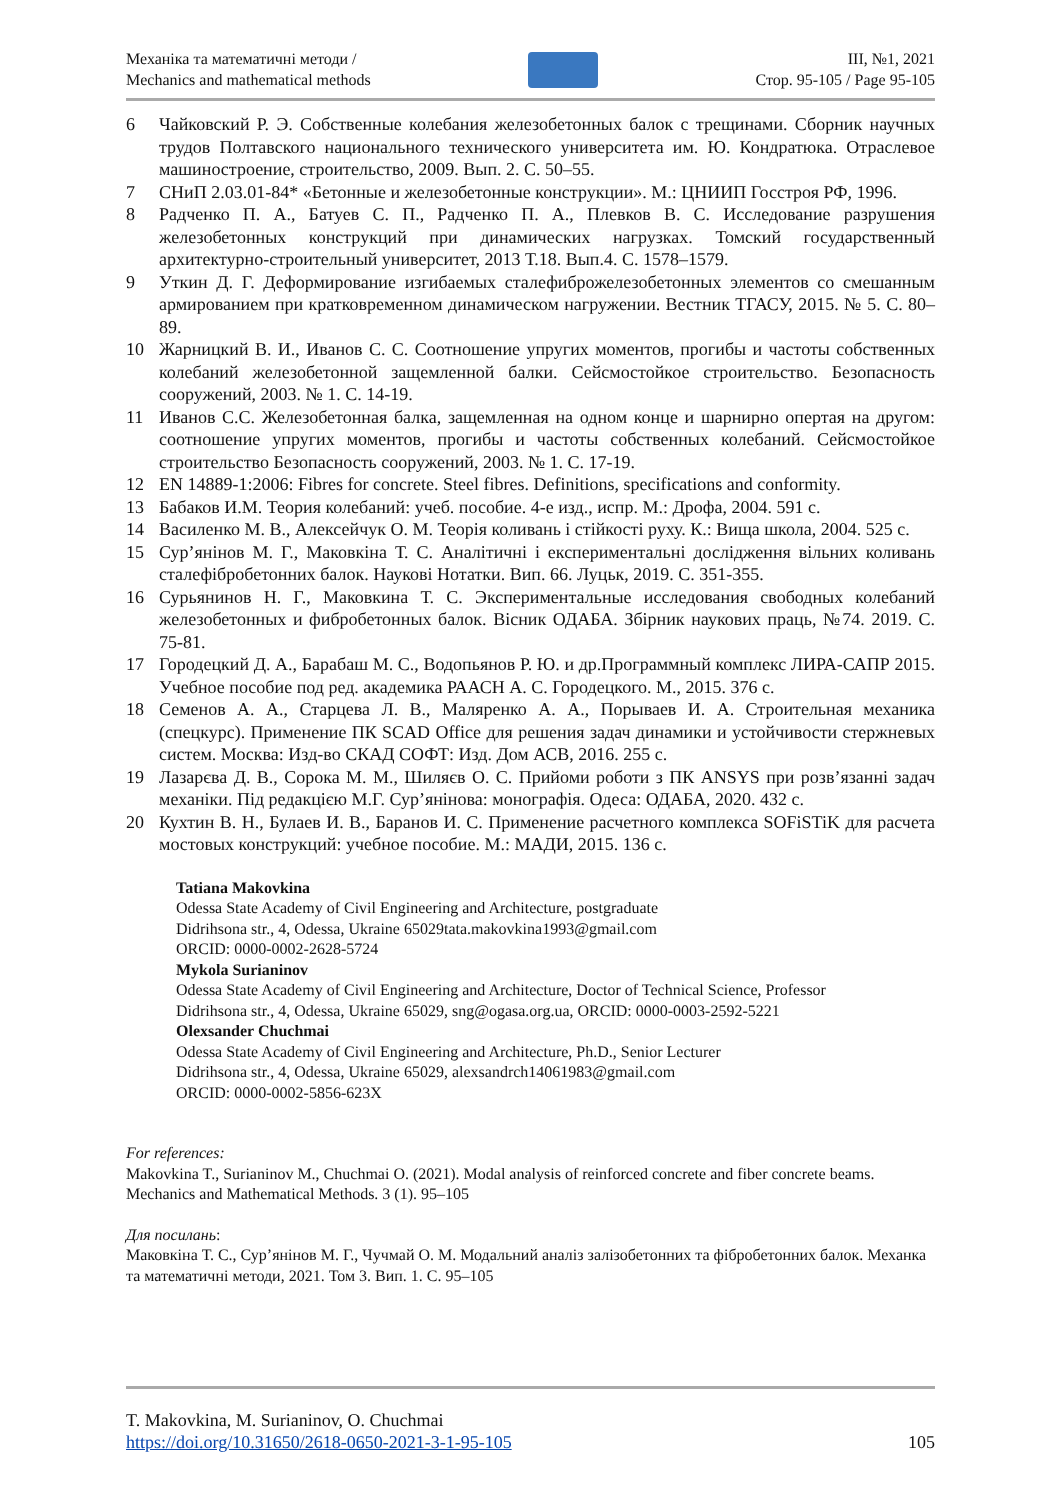Механіка та математичні методи /
Mechanics and mathematical methods
ІІІ, №1, 2021
Стор. 95-105 / Page 95-105
6 Чайковский Р. Э. Собственные колебания железобетонных балок с трещинами. Сборник научных трудов Полтавского национального технического университета им. Ю. Кондратюка. Отраслевое машиностроение, строительство, 2009. Вып. 2. С. 50–55.
7 СНиП 2.03.01-84* «Бетонные и железобетонные конструкции». М.: ЦНИИП Госстроя РФ, 1996.
8 Радченко П. А., Батуев С. П., Радченко П. А., Плевков В. С. Исследование разрушения железобетонных конструкций при динамических нагрузках. Томский государственный архитектурно-строительный университет, 2013 Т.18. Вып.4. С. 1578–1579.
9 Уткин Д. Г. Деформирование изгибаемых сталефиброжелезобетонных элементов со смешанным армированием при кратковременном динамическом нагружении. Вестник ТГАСУ, 2015. № 5. С. 80–89.
10 Жарницкий В. И., Иванов С. С. Соотношение упругих моментов, прогибы и частоты собственных колебаний железобетонной защемленной балки. Сейсмостойкое строительство. Безопасность сооружений, 2003. № 1. С. 14-19.
11 Иванов С.С. Железобетонная балка, защемленная на одном конце и шарнирно опертая на другом: соотношение упругих моментов, прогибы и частоты собственных колебаний. Сейсмостойкое строительство Безопасность сооружений, 2003. № 1. С. 17-19.
12 EN 14889-1:2006: Fibres for concrete. Steel fibres. Definitions, specifications and conformity.
13 Бабаков И.М. Теория колебаний: учеб. пособие. 4-е изд., испр. М.: Дрофа, 2004. 591 с.
14 Василенко М. В., Алексейчук О. М. Теорія коливань і стійкості руху. К.: Вища школа, 2004. 525 с.
15 Сур’янінов М. Г., Маковкіна Т. С. Аналітичні і експериментальні дослідження вільних коливань сталефібробетонних балок. Наукові Нотатки. Вип. 66. Луцьк, 2019. С. 351-355.
16 Сурьянинов Н. Г., Маковкина Т. С. Экспериментальные исследования свободных колебаний железобетонных и фибробетонных балок. Вісник ОДАБА. Збірник наукових праць, №74. 2019. С. 75-81.
17 Городецкий Д. А., Барабаш М. С., Водопьянов Р. Ю. и др.Программный комплекс ЛИРА-САПР 2015. Учебное пособие под ред. академика РААСН А. С. Городецкого. М., 2015. 376 с.
18 Семенов А. А., Старцева Л. В., Маляренко А. А., Порываев И. А. Строительная механика (спецкурс). Применение ПК SCAD Office для решения задач динамики и устойчивости стержневых систем. Москва: Изд-во СКАД СОФТ: Изд. Дом АСВ, 2016. 255 с.
19 Лазарєва Д. В., Сорока М. М., Шиляєв О. С. Прийоми роботи з ПК ANSYS при розв’язанні задач механіки. Під редакцією М.Г. Сур’янінова: монографія. Одеса: ОДАБА, 2020. 432 с.
20 Кухтин В. Н., Булаев И. В., Баранов И. С. Применение расчетного комплекса SOFiSTiK для расчета мостовых конструкций: учебное пособие. М.: МАДИ, 2015. 136 с.
Tatiana Makovkina
Odessa State Academy of Civil Engineering and Architecture, postgraduate
Didrihsona str., 4, Odessa, Ukraine 65029tata.makovkina1993@gmail.com
ORCID: 0000-0002-2628-5724
Mykola Surianinov
Odessa State Academy of Civil Engineering and Architecture, Doctor of Technical Science, Professor
Didrihsona str., 4, Odessa, Ukraine 65029, sng@ogasa.org.ua, ORCID: 0000-0003-2592-5221
Olexsander Chuchmai
Odessa State Academy of Civil Engineering and Architecture, Ph.D., Senior Lecturer
Didrihsona str., 4, Odessa, Ukraine 65029, alexsandrch14061983@gmail.com
ORCID: 0000-0002-5856-623X
For references:
Makovkina T., Surianinov M., Chuchmai O. (2021). Modal analysis of reinforced concrete and fiber concrete beams. Mechanics and Mathematical Methods. 3 (1). 95–105
Для посилань:
Маковкіна Т. С., Сур’янінов М. Г., Чучмай О. М. Модальний аналіз залізобетонних та фібробетонних балок. Механка та математичні методи, 2021. Том 3. Вип. 1. С. 95–105
T. Makovkina, M. Surianinov, O. Chuchmai
https://doi.org/10.31650/2618-0650-2021-3-1-95-105 105